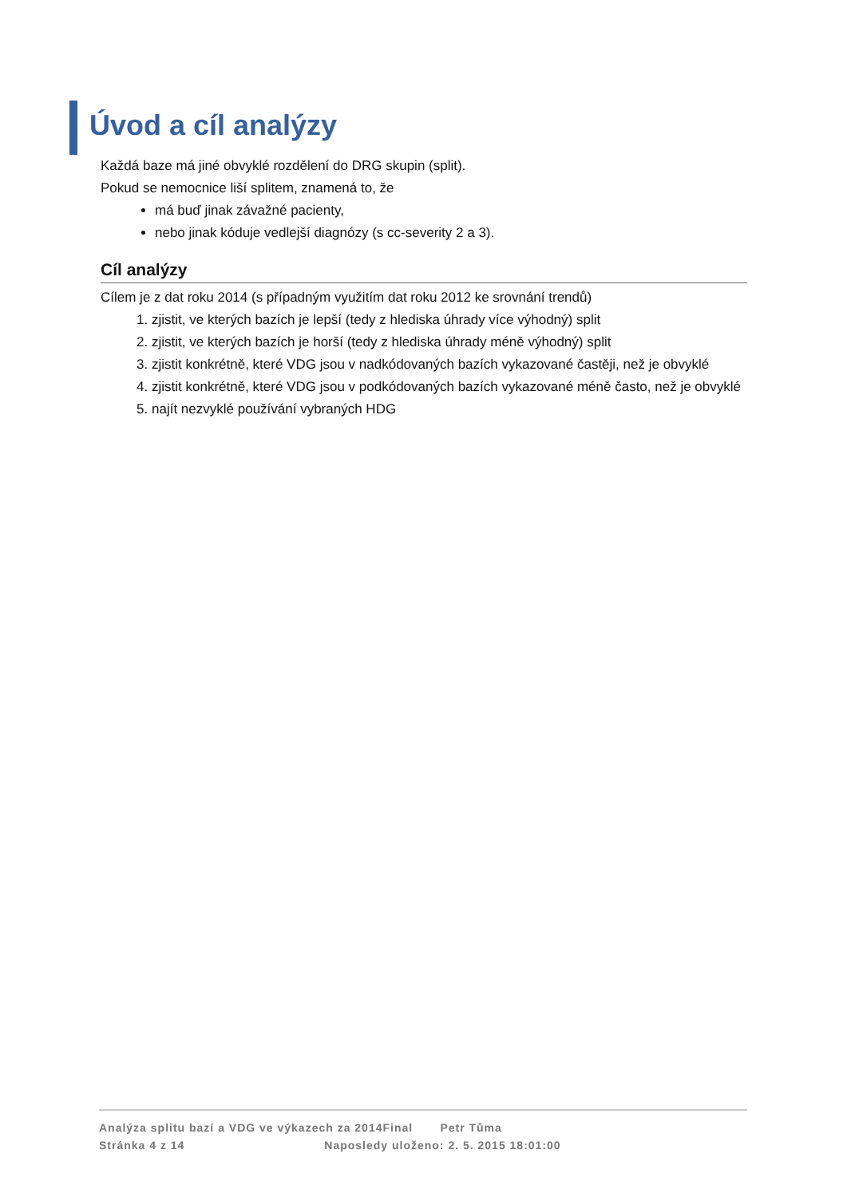Úvod a cíl analýzy
Každá baze má jiné obvyklé rozdělení do DRG skupin (split).
Pokud se nemocnice liší splitem, znamená to, že
má buď jinak závažné pacienty,
nebo jinak kóduje vedlejší diagnózy (s cc-severity 2 a 3).
Cíl analýzy
Cílem je z dat roku 2014 (s případným využitím dat roku 2012 ke srovnání trendů)
1. zjistit, ve kterých bazích je lepší (tedy z hlediska úhrady více výhodný) split
2. zjistit, ve kterých bazích je horší (tedy z hlediska úhrady méně výhodný) split
3. zjistit konkrétně, které VDG jsou v nadkódovaných bazích vykazované častěji, než je obvyklé
4. zjistit konkrétně, které VDG jsou v podkódovaných bazích vykazované méně často, než je obvyklé
5. najít nezvyklé používání vybraných HDG
Analýza splitu bazí a VDG ve výkazech za 2014Final Petr Tůma
Stránka 4 z 14 Naposledy uloženo: 2. 5. 2015 18:01:00